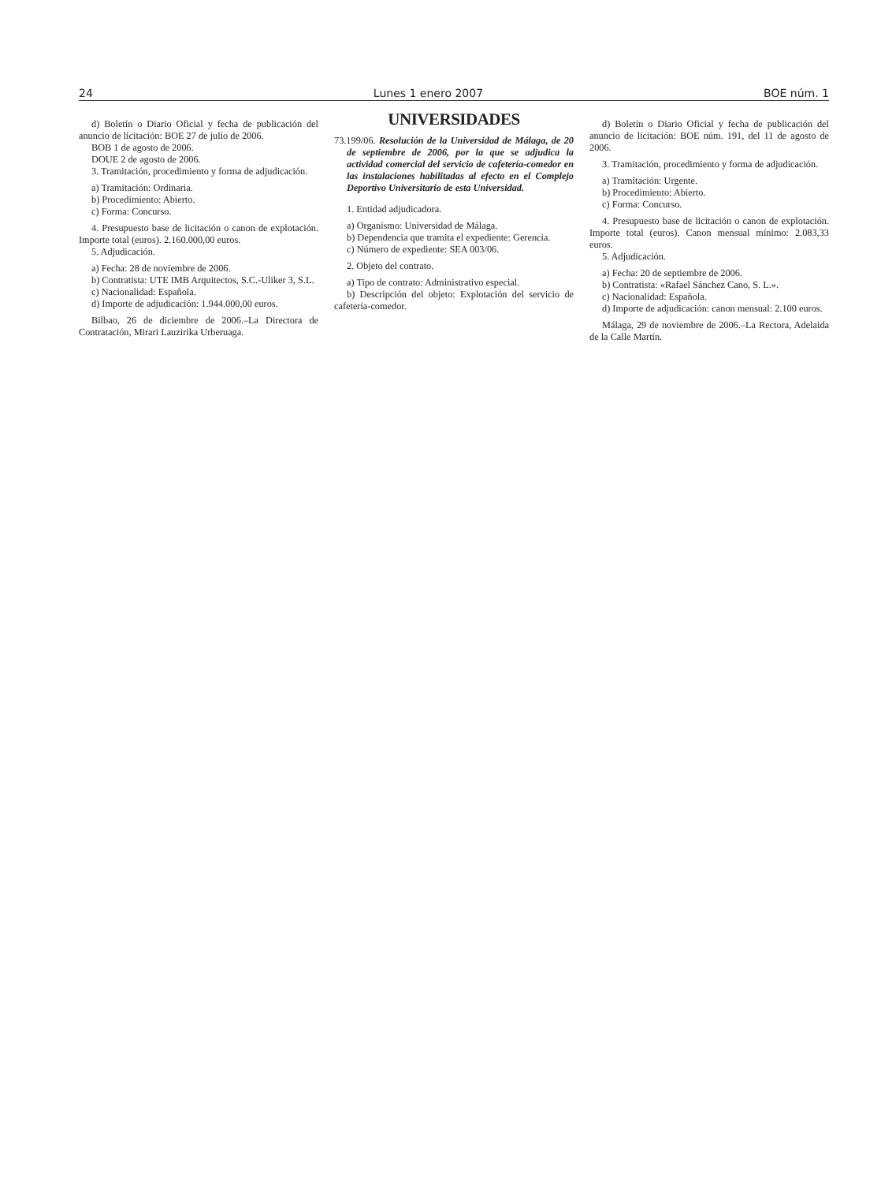24 Lunes 1 enero 2007 BOE núm. 1
d) Boletín o Diario Oficial y fecha de publicación del anuncio de licitación: BOE 27 de julio de 2006.
BOB 1 de agosto de 2006.
DOUE 2 de agosto de 2006.
3. Tramitación, procedimiento y forma de adjudicación.
a) Tramitación: Ordinaria.
b) Procedimiento: Abierto.
c) Forma: Concurso.
4. Presupuesto base de licitación o canon de explotación. Importe total (euros). 2.160.000,00 euros.
5. Adjudicación.
a) Fecha: 28 de noviembre de 2006.
b) Contratista: UTE IMB Arquitectos, S.C.-Uliker 3, S.L.
c) Nacionalidad: Española.
d) Importe de adjudicación: 1.944.000,00 euros.
Bilbao, 26 de diciembre de 2006.–La Directora de Contratación, Mirari Lauzirika Urberuaga.
UNIVERSIDADES
73.199/06. Resolución de la Universidad de Málaga, de 20 de septiembre de 2006, por la que se adjudica la actividad comercial del servicio de cafetería-comedor en las instalaciones habilitadas al efecto en el Complejo Deportivo Universitario de esta Universidad.
1. Entidad adjudicadora.
a) Organismo: Universidad de Málaga.
b) Dependencia que tramita el expediente: Gerencia.
c) Número de expediente: SEA 003/06.
2. Objeto del contrato.
a) Tipo de contrato: Administrativo especial.
b) Descripción del objeto: Explotación del servicio de cafetería-comedor.
d) Boletín o Diario Oficial y fecha de publicación del anuncio de licitación: BOE núm. 191, del 11 de agosto de 2006.
3. Tramitación, procedimiento y forma de adjudicación.
a) Tramitación: Urgente.
b) Procedimiento: Abierto.
c) Forma: Concurso.
4. Presupuesto base de licitación o canon de explotación. Importe total (euros). Canon mensual mínimo: 2.083,33 euros.
5. Adjudicación.
a) Fecha: 20 de septiembre de 2006.
b) Contratista: «Rafael Sánchez Cano, S. L.».
c) Nacionalidad: Española.
d) Importe de adjudicación: canon mensual: 2.100 euros.
Málaga, 29 de noviembre de 2006.–La Rectora, Adelaida de la Calle Martín.